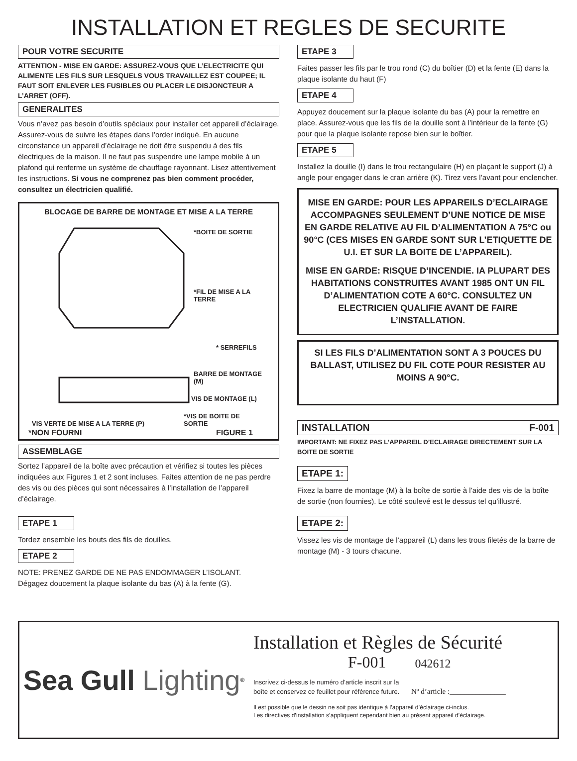INSTALLATION ET REGLES DE SECURITE
POUR VOTRE SECURITE
ATTENTION - MISE EN GARDE: ASSUREZ-VOUS QUE L’ELECTRICITE QUI ALIMENTE LES FILS SUR LESQUELS VOUS TRAVAILLEZ EST COUPEE; IL FAUT SOIT ENLEVER LES FUSIBLES OU PLACER LE DISJONCTEUR A L’ARRET (OFF).
GENERALITES
Vous n’avez pas besoin d’outils spéciaux pour installer cet appareil d’éclairage. Assurez-vous de suivre les étapes dans l’order indiqué. En aucune circonstance un appareil d’éclairage ne doit être suspendu à des fils électriques de la maison. Il ne faut pas suspendre une lampe mobile à un plafond qui renferme un système de chauffage rayonnant. Lisez attentivement les instructions. Si vous ne comprenez pas bien comment procéder, consultez un électricien qualifié.
BLOCAGE DE BARRE DE MONTAGE ET MISE A LA TERRE
*BOITE DE SORTIE
*FIL DE MISE A LA
TERRE
* SERREFILS
BARRE DE MONTAGE
(M)
VIS DE MONTAGE (L)
*VIS DE BOITE DE
SORTIE
VIS VERTE DE MISE A LA TERRE (P)
*NON FOURNI FIGURE 1
ASSEMBLAGE
Sortez l’appareil de la boîte avec précaution et vérifiez si toutes les pièces indiquées aux Figures 1 et 2 sont incluses. Faites attention de ne pas perdre des vis ou des pièces qui sont nécessaires à l’installation de l’appareil d’éclairage.
ETAPE 1
Tordez ensemble les bouts des fils de douilles.
ETAPE 2
NOTE: PRENEZ GARDE DE NE PAS ENDOMMAGER L’ISOLANT.
Dégagez doucement la plaque isolante du bas (A) à la fente (G).
ETAPE 3
Faites passer les fils par le trou rond (C) du boîtier (D) et la fente (E) dans la plaque isolante du haut (F)
ETAPE 4
Appuyez doucement sur la plaque isolante du bas (A) pour la remettre en place. Assurez-vous que les fils de la douille sont à l’intérieur de la fente (G) pour que la plaque isolante repose bien sur le boîtier.
ETAPE 5
Installez la douille (I) dans le trou rectangulaire (H) en plaçant le support (J) à angle pour engager dans le cran arrière (K). Tirez vers l’avant pour enclencher.
MISE EN GARDE: POUR LES APPAREILS D’ECLAIRAGE ACCOMPAGNES SEULEMENT D’UNE NOTICE DE MISE EN GARDE RELATIVE AU FIL D’ALIMENTATION A 75°C ou 90°C (CES MISES EN GARDE SONT SUR L’ETIQUETTE DE U.I. ET SUR LA BOITE DE L’APPAREIL).
MISE EN GARDE: RISQUE D’INCENDIE. IA PLUPART DES HABITATIONS CONSTRUITES AVANT 1985 ONT UN FIL D’ALIMENTATION COTE A 60°C. CONSULTEZ UN ELECTRICIEN QUALIFIE AVANT DE FAIRE L’INSTALLATION.
SI LES FILS D’ALIMENTATION SONT A 3 POUCES DU BALLAST, UTILISEZ DU FIL COTE POUR RESISTER AU MOINS A 90°C.
INSTALLATION F-001
IMPORTANT: NE FIXEZ PAS L’APPAREIL D’ECLAIRAGE DIRECTEMENT SUR LA BOITE DE SORTIE
ETAPE 1:
Fixez la barre de montage (M) à la boîte de sortie à l’aide des vis de la boîte de sortie (non fournies). Le côté soulevé est le dessus tel qu’illustré.
ETAPE 2:
Vissez les vis de montage de l’appareil (L) dans les trous filetés de la barre de montage (M) - 3 tours chacune.
Sea Gull Lighting<sup>®</sup>
Installation et Règles de Sécurité
F-001 042612
Inscrivez ci-dessus le numéro d’article inscrit sur la
boîte et conservez ce feuillet pour référence future. Nº d’article :_______________
Il est possible que le dessin ne soit pas identique à l’appareil d’éclairage ci-inclus.
Les directives d’installation s’appliquent cependant bien au présent appareil d’éclairage.